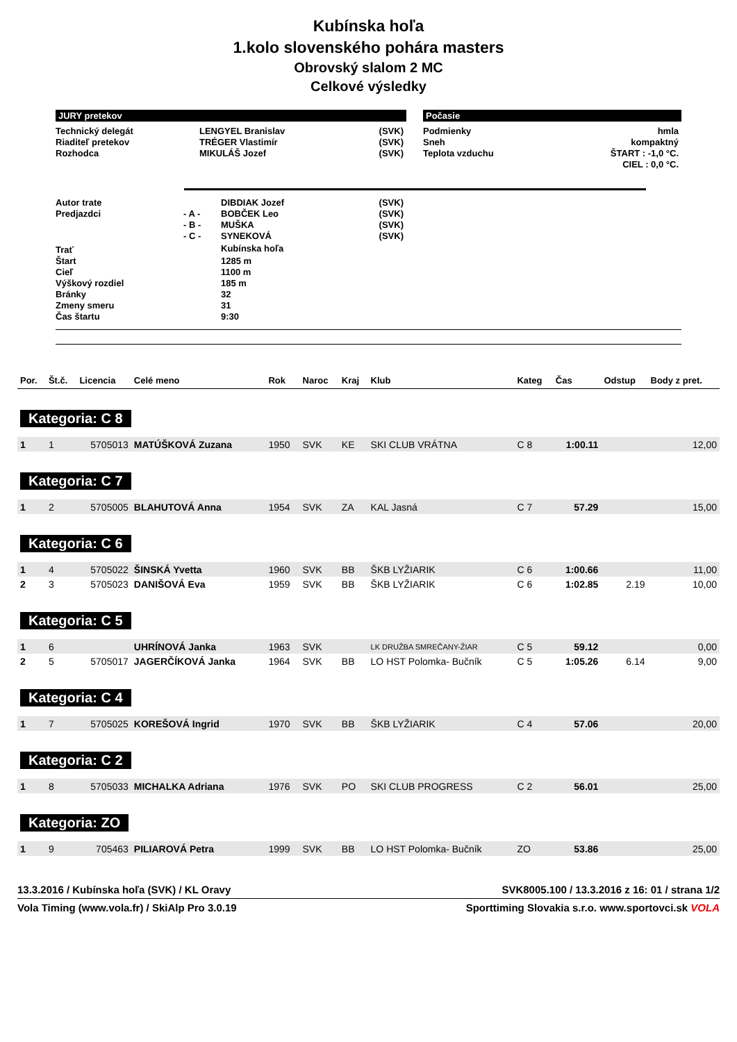Kubínska hoľa
1.kolo slovenského pohára masters
Obrovský slalom 2 MC
Celkové výsledky
JURY pretekov
| Technický delegát | LENGYEL Branislav | (SVK) |
| Riaditeľ pretekov | TRÉGER Vlastimír | (SVK) |
| Rozhodca | MIKULÁŠ Jozef | (SVK) |
Počasie
| Podmienky | hmla |
| Sneh | kompaktný |
| Teplota vzduchu | ŠTART : -1,0 °C. |
| | CIEL : 0,0 °C. |
| Autor trate | | DIBDIAK Jozef | (SVK) |
| Predjazdci | - A - | BOBČEK Leo | (SVK) |
| | - B - | MUŠKA | (SVK) |
| | - C - | SYNEKOVÁ | (SVK) |
| Trať | | Kubínska hoľa | |
| Štart | | 1285 m | |
| Cieľ | | 1100 m | |
| Výškový rozdiel | | 185 m | |
| Bránky | | 32 | |
| Zmeny smeru | | 31 | |
| Čas štartu | | 9:30 | |
| Por. | Št.č. | Licencia | Celé meno | Rok | Naroc | Kraj | Klub | Kateg | Čas | Odstup | Body z pret. |
| --- | --- | --- | --- | --- | --- | --- | --- | --- | --- | --- | --- |
| Kategoria: C 8 | | | | | | | | | | | |
| 1 | 1 | 5705013 | MATÚŠKOVÁ Zuzana | 1950 | SVK | KE | SKI CLUB VRÁTNA | C 8 | 1:00.11 | | 12,00 |
| Kategoria: C 7 | | | | | | | | | | | |
| 1 | 2 | 5705005 | BLAHUTOVÁ Anna | 1954 | SVK | ZA | KAL Jasná | C 7 | 57.29 | | 15,00 |
| Kategoria: C 6 | | | | | | | | | | | |
| 1 | 4 | 5705022 | ŠINSKÁ Yvetta | 1960 | SVK | BB | ŠKB LYŽIARIK | C 6 | 1:00.66 | | 11,00 |
| 2 | 3 | 5705023 | DANIŠOVÁ Eva | 1959 | SVK | BB | ŠKB LYŽIARIK | C 6 | 1:02.85 | 2.19 | 10,00 |
| Kategoria: C 5 | | | | | | | | | | | |
| 1 | 6 | | UHRÍNOVÁ Janka | 1963 | SVK | | LK DRUŽBA SMREČANY-ŽIAR | C 5 | 59.12 | | 0,00 |
| 2 | 5 | 5705017 | JAGERČÍKOVÁ Janka | 1964 | SVK | BB | LO HST Polomka- Bučník | C 5 | 1:05.26 | 6.14 | 9,00 |
| Kategoria: C 4 | | | | | | | | | | | |
| 1 | 7 | 5705025 | KOREŠOVÁ Ingrid | 1970 | SVK | BB | ŠKB LYŽIARIK | C 4 | 57.06 | | 20,00 |
| Kategoria: C 2 | | | | | | | | | | | |
| 1 | 8 | 5705033 | MICHALKA Adriana | 1976 | SVK | PO | SKI CLUB PROGRESS | C 2 | 56.01 | | 25,00 |
| Kategoria: ZO | | | | | | | | | | | |
| 1 | 9 | 705463 | PILIAROVÁ Petra | 1999 | SVK | BB | LO HST Polomka- Bučník | ZO | 53.86 | | 25,00 |
13.3.2016 / Kubínska hoľa (SVK) / KL Oravy SVK8005.100 / 13.3.2016 z 16: 01 / strana 1/2
Vola Timing (www.vola.fr) / SkiAlp Pro 3.0.19 Sporttiming Slovakia s.r.o. www.sportovci.sk VOLA